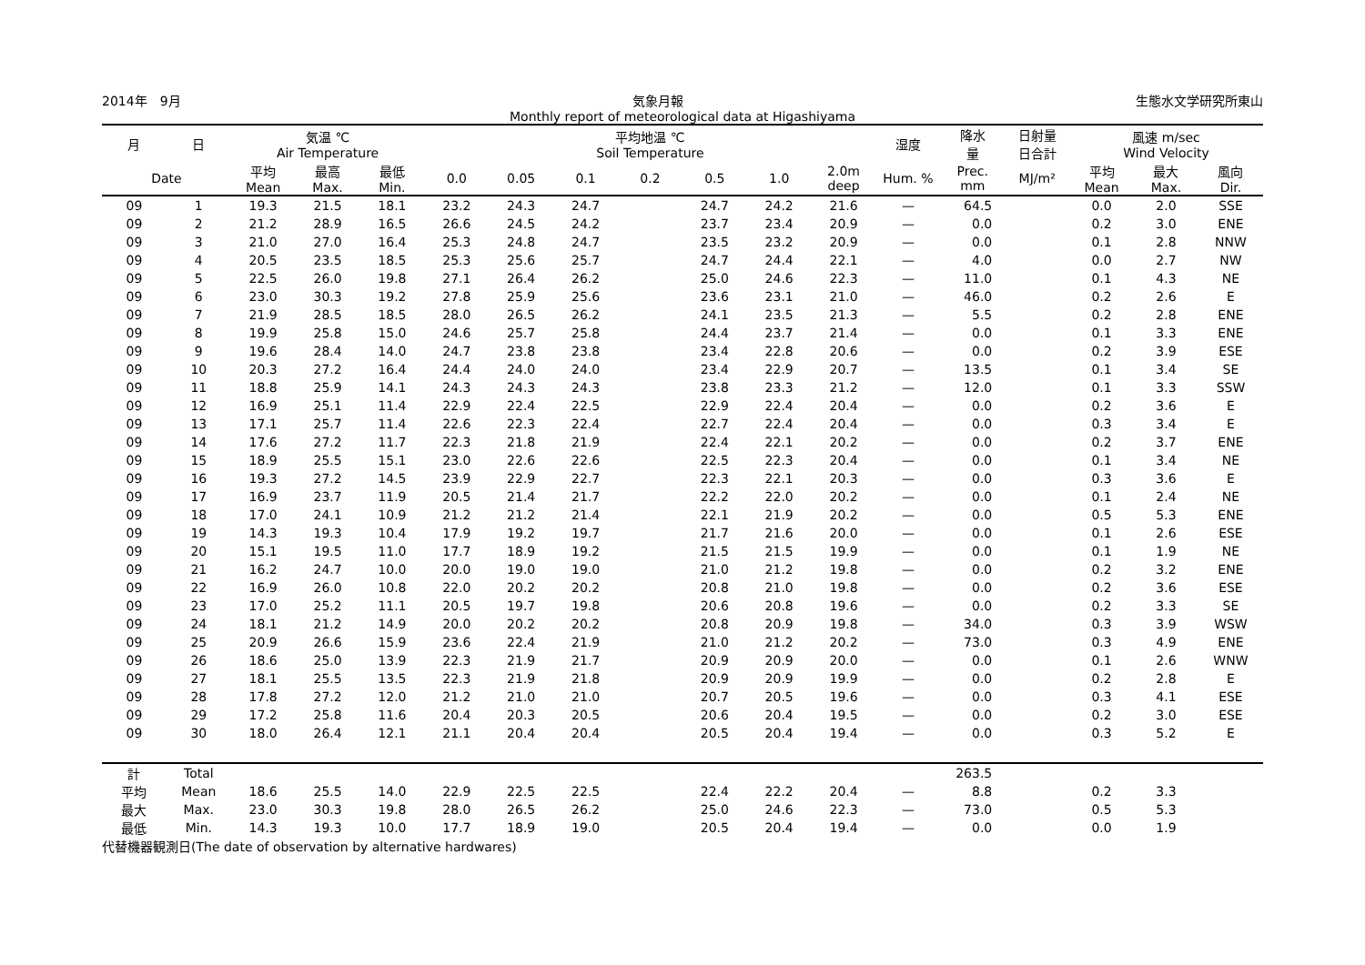2014年　9月 気象月報 生態水文学研究所東山
Monthly report of meteorological data at Higashiyama
| 月 | 日 | 気温 ℃ Air Temperature | | | 平均地温 ℃ Soil Temperature | | | | | | | 湿度 | 降水 量 | 日射量 日合計 | 風速 m/sec Wind Velocity | | |
| --- | --- | --- | --- | --- | --- | --- | --- | --- | --- | --- | --- | --- | --- | --- | --- | --- | --- |
| Date | | 平均 Mean | 最高 Max. | 最低 Min. | 0.0 | 0.05 | 0.1 | 0.2 | 0.5 | 1.0 | 2.0m deep | Hum. % | Prec. mm | MJ/m² | 平均 Mean | 最大 Max. | 風向 Dir. |
| 09 | 1 | 19.3 | 21.5 | 18.1 | 23.2 | 24.3 | 24.7 | | 24.7 | 24.2 | 21.6 | — | 64.5 | | 0.0 | 2.0 | SSE |
| 09 | 2 | 21.2 | 28.9 | 16.5 | 26.6 | 24.5 | 24.2 | | 23.7 | 23.4 | 20.9 | — | 0.0 | | 0.2 | 3.0 | ENE |
| 09 | 3 | 21.0 | 27.0 | 16.4 | 25.3 | 24.8 | 24.7 | | 23.5 | 23.2 | 20.9 | — | 0.0 | | 0.1 | 2.8 | NNW |
| 09 | 4 | 20.5 | 23.5 | 18.5 | 25.3 | 25.6 | 25.7 | | 24.7 | 24.4 | 22.1 | — | 4.0 | | 0.0 | 2.7 | NW |
| 09 | 5 | 22.5 | 26.0 | 19.8 | 27.1 | 26.4 | 26.2 | | 25.0 | 24.6 | 22.3 | — | 11.0 | | 0.1 | 4.3 | NE |
| 09 | 6 | 23.0 | 30.3 | 19.2 | 27.8 | 25.9 | 25.6 | | 23.6 | 23.1 | 21.0 | — | 46.0 | | 0.2 | 2.6 | E |
| 09 | 7 | 21.9 | 28.5 | 18.5 | 28.0 | 26.5 | 26.2 | | 24.1 | 23.5 | 21.3 | — | 5.5 | | 0.2 | 2.8 | ENE |
| 09 | 8 | 19.9 | 25.8 | 15.0 | 24.6 | 25.7 | 25.8 | | 24.4 | 23.7 | 21.4 | — | 0.0 | | 0.1 | 3.3 | ENE |
| 09 | 9 | 19.6 | 28.4 | 14.0 | 24.7 | 23.8 | 23.8 | | 23.4 | 22.8 | 20.6 | — | 0.0 | | 0.2 | 3.9 | ESE |
| 09 | 10 | 20.3 | 27.2 | 16.4 | 24.4 | 24.0 | 24.0 | | 23.4 | 22.9 | 20.7 | — | 13.5 | | 0.1 | 3.4 | SE |
| 09 | 11 | 18.8 | 25.9 | 14.1 | 24.3 | 24.3 | 24.3 | | 23.8 | 23.3 | 21.2 | — | 12.0 | | 0.1 | 3.3 | SSW |
| 09 | 12 | 16.9 | 25.1 | 11.4 | 22.9 | 22.4 | 22.5 | | 22.9 | 22.4 | 20.4 | — | 0.0 | | 0.2 | 3.6 | E |
| 09 | 13 | 17.1 | 25.7 | 11.4 | 22.6 | 22.3 | 22.4 | | 22.7 | 22.4 | 20.4 | — | 0.0 | | 0.3 | 3.4 | E |
| 09 | 14 | 17.6 | 27.2 | 11.7 | 22.3 | 21.8 | 21.9 | | 22.4 | 22.1 | 20.2 | — | 0.0 | | 0.2 | 3.7 | ENE |
| 09 | 15 | 18.9 | 25.5 | 15.1 | 23.0 | 22.6 | 22.6 | | 22.5 | 22.3 | 20.4 | — | 0.0 | | 0.1 | 3.4 | NE |
| 09 | 16 | 19.3 | 27.2 | 14.5 | 23.9 | 22.9 | 22.7 | | 22.3 | 22.1 | 20.3 | — | 0.0 | | 0.3 | 3.6 | E |
| 09 | 17 | 16.9 | 23.7 | 11.9 | 20.5 | 21.4 | 21.7 | | 22.2 | 22.0 | 20.2 | — | 0.0 | | 0.1 | 2.4 | NE |
| 09 | 18 | 17.0 | 24.1 | 10.9 | 21.2 | 21.2 | 21.4 | | 22.1 | 21.9 | 20.2 | — | 0.0 | | 0.5 | 5.3 | ENE |
| 09 | 19 | 14.3 | 19.3 | 10.4 | 17.9 | 19.2 | 19.7 | | 21.7 | 21.6 | 20.0 | — | 0.0 | | 0.1 | 2.6 | ESE |
| 09 | 20 | 15.1 | 19.5 | 11.0 | 17.7 | 18.9 | 19.2 | | 21.5 | 21.5 | 19.9 | — | 0.0 | | 0.1 | 1.9 | NE |
| 09 | 21 | 16.2 | 24.7 | 10.0 | 20.0 | 19.0 | 19.0 | | 21.0 | 21.2 | 19.8 | — | 0.0 | | 0.2 | 3.2 | ENE |
| 09 | 22 | 16.9 | 26.0 | 10.8 | 22.0 | 20.2 | 20.2 | | 20.8 | 21.0 | 19.8 | — | 0.0 | | 0.2 | 3.6 | ESE |
| 09 | 23 | 17.0 | 25.2 | 11.1 | 20.5 | 19.7 | 19.8 | | 20.6 | 20.8 | 19.6 | — | 0.0 | | 0.2 | 3.3 | SE |
| 09 | 24 | 18.1 | 21.2 | 14.9 | 20.0 | 20.2 | 20.2 | | 20.8 | 20.9 | 19.8 | — | 34.0 | | 0.3 | 3.9 | WSW |
| 09 | 25 | 20.9 | 26.6 | 15.9 | 23.6 | 22.4 | 21.9 | | 21.0 | 21.2 | 20.2 | — | 73.0 | | 0.3 | 4.9 | ENE |
| 09 | 26 | 18.6 | 25.0 | 13.9 | 22.3 | 21.9 | 21.7 | | 20.9 | 20.9 | 20.0 | — | 0.0 | | 0.1 | 2.6 | WNW |
| 09 | 27 | 18.1 | 25.5 | 13.5 | 22.3 | 21.9 | 21.8 | | 20.9 | 20.9 | 19.9 | — | 0.0 | | 0.2 | 2.8 | E |
| 09 | 28 | 17.8 | 27.2 | 12.0 | 21.2 | 21.0 | 21.0 | | 20.7 | 20.5 | 19.6 | — | 0.0 | | 0.3 | 4.1 | ESE |
| 09 | 29 | 17.2 | 25.8 | 11.6 | 20.4 | 20.3 | 20.5 | | 20.6 | 20.4 | 19.5 | — | 0.0 | | 0.2 | 3.0 | ESE |
| 09 | 30 | 18.0 | 26.4 | 12.1 | 21.1 | 20.4 | 20.4 | | 20.5 | 20.4 | 19.4 | — | 0.0 | | 0.3 | 5.2 | E |
| 計 | Total | | | | | | | | | | | | 263.5 | | | | |
| 平均 | Mean | 18.6 | 25.5 | 14.0 | 22.9 | 22.5 | 22.5 | | 22.4 | 22.2 | 20.4 | — | 8.8 | | 0.2 | 3.3 | |
| 最大 | Max. | 23.0 | 30.3 | 19.8 | 28.0 | 26.5 | 26.2 | | 25.0 | 24.6 | 22.3 | — | 73.0 | | 0.5 | 5.3 | |
| 最低 | Min. | 14.3 | 19.3 | 10.0 | 17.7 | 18.9 | 19.0 | | 20.5 | 20.4 | 19.4 | — | 0.0 | | 0.0 | 1.9 | |
代替機器観測日(The date of observation by alternative hardwares)